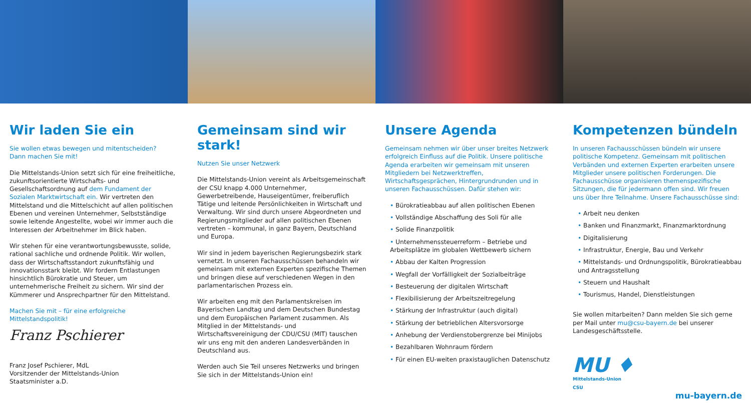Wir laden Sie ein
Sie wollen etwas bewegen und mitentscheiden?
Dann machen Sie mit!
Die Mittelstands-Union setzt sich für eine freiheitliche, zukunftsorientierte Wirtschafts- und Gesellschaftsordnung auf dem Fundament der Sozialen Marktwirtschaft ein. Wir vertreten den Mittelstand und die Mittelschicht auf allen politischen Ebenen und vereinen Unternehmer, Selbstständige sowie leitende Angestellte, wobei wir immer auch die Interessen der Arbeitnehmer im Blick haben.
Wir stehen für eine verantwortungsbewusste, solide, rational sachliche und ordnende Politik. Wir wollen, dass der Wirtschaftsstandort zukunftsfähig und innovationsstark bleibt. Wir fordern Entlastungen hinsichtlich Bürokratie und Steuer, um unternehmerische Freiheit zu sichern. Wir sind der Kümmerer und Ansprechpartner für den Mittelstand.
Machen Sie mit – für eine erfolgreiche Mittelstandspolitik!
Franz Pschierer
Franz Josef Pschierer, MdL
Vorsitzender der Mittelstands-Union
Staatsminister a.D.
Gemeinsam sind wir stark!
Nutzen Sie unser Netzwerk
Die Mittelstands-Union vereint als Arbeitsgemeinschaft der CSU knapp 4.000 Unternehmer, Gewerbetreibende, Hauseigentümer, freiberuflich Tätige und leitende Persönlichkeiten in Wirtschaft und Verwaltung. Wir sind durch unsere Abgeordneten und Regierungsmitglieder auf allen politischen Ebenen vertreten – kommunal, in ganz Bayern, Deutschland und Europa.
Wir sind in jedem bayerischen Regierungsbezirk stark vernetzt. In unseren Fachausschüssen behandeln wir gemeinsam mit externen Experten spezifische Themen und bringen diese auf verschiedenen Wegen in den parlamentarischen Prozess ein.
Wir arbeiten eng mit den Parlamentskreisen im Bayerischen Landtag und dem Deutschen Bundestag und dem Europäischen Parlament zusammen. Als Mitglied in der Mittelstands- und Wirtschaftsvereinigung der CDU/CSU (MIT) tauschen wir uns eng mit den anderen Landesverbänden in Deutschland aus.
Werden auch Sie Teil unseres Netzwerks und bringen Sie sich in der Mittelstands-Union ein!
Unsere Agenda
Gemeinsam nehmen wir über unser breites Netzwerk erfolgreich Einfluss auf die Politik. Unsere politische Agenda erarbeiten wir gemeinsam mit unseren Mitgliedern bei Netzwerktreffen, Wirtschaftsgesprächen, Hintergrundrunden und in unseren Fachausschüssen. Dafür stehen wir:
• Bürokratieabbau auf allen politischen Ebenen
• Vollständige Abschaffung des Soli für alle
• Solide Finanzpolitik
• Unternehmenssteuerreform – Betriebe und Arbeitsplätze im globalen Wettbewerb sichern
• Abbau der Kalten Progression
• Wegfall der Vorfälligkeit der Sozialbeiträge
• Besteuerung der digitalen Wirtschaft
• Flexibilisierung der Arbeitszeitregelung
• Stärkung der Infrastruktur (auch digital)
• Stärkung der betrieblichen Altersvorsorge
• Anhebung der Verdienstobergrenze bei Minijobs
• Bezahlbaren Wohnraum fördern
• Für einen EU-weiten praxistauglichen Datenschutz
Kompetenzen bündeln
In unseren Fachausschüssen bündeln wir unsere politische Kompetenz. Gemeinsam mit politischen Verbänden und externen Experten erarbeiten unsere Mitglieder unsere politischen Forderungen. Die Fachausschüsse organisieren themenspezifische Sitzungen, die für jedermann offen sind. Wir freuen uns über Ihre Teilnahme. Unsere Fachausschüsse sind:
• Arbeit neu denken
• Banken und Finanzmarkt, Finanzmarktordnung
• Digitalisierung
• Infrastruktur, Energie, Bau und Verkehr
• Mittelstands- und Ordnungspolitik, Bürokratieabbau und Antragsstellung
• Steuern und Haushalt
• Tourismus, Handel, Dienstleistungen
Sie wollen mitarbeiten? Dann melden Sie sich gerne per Mail unter mu@csu-bayern.de bei unserer Landesgeschäftsstelle.
MU ♦
Mittelstands-Union
CSU
mu-bayern.de